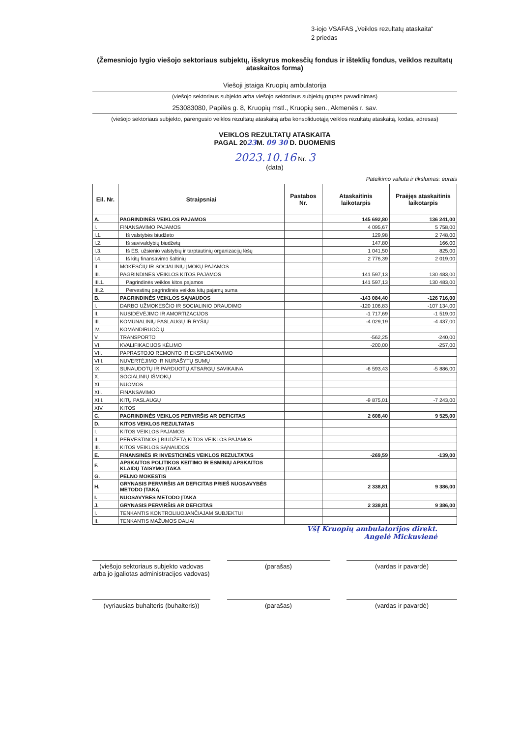3-iojo VSAFAS „Veiklos rezultatų ataskaita“
2 priedas
(Žemesniojo lygio viešojo sektoriaus subjektų, išskyrus mokesčių fondus ir išteklių fondus, veiklos rezultatų ataskaitos forma)
Viešoji įstaiga Kruopių ambulatorija
(viešojo sektoriaus subjekto arba viešojo sektoriaus subjektų grupės pavadinimas)
253083080, Papilės g. 8, Kruopių mstl., Kruopių sen., Akmenės r. sav.
(viešojo sektoriaus subjekto, parengusio veiklos rezultatų ataskaitą arba konsoliduotąją veiklos rezultatų ataskaitą, kodas, adresas)
VEIKLOS REZULTATŲ ATASKAITA
PAGAL 2023 M. 09 30 D. DUOMENIS
2023.10.16 Nr. 3
(data)
Pateikimo valiuta ir tikslumas: eurais
| Eil. Nr. | Straipsniai | Pastabos Nr. | Ataskaitinis laikotarpis | Praėjęs ataskaitinis laikotarpis |
| --- | --- | --- | --- | --- |
| A. | PAGRINDINĖS VEIKLOS PAJAMOS | | 145 692,80 | 136 241,00 |
| I. | FINANSAVIMO PAJAMOS | | 4 095,67 | 5 758,00 |
| I.1. | Iš valstybės biudžeto | | 129,98 | 2 748,00 |
| I.2. | Iš savivaldybių biudžetų | | 147,80 | 166,00 |
| I.3. | Iš ES, užsienio valstybių ir tarptautinių organizacijų lėšų | | 1 041,50 | 825,00 |
| I.4. | Iš kitų finansavimo šaltinių | | 2 776,39 | 2 019,00 |
| II. | MOKESČIŲ IR SOCIALINIŲ ĮMOKŲ PAJAMOS | | | |
| III. | PAGRINDINĖS VEIKLOS KITOS PAJAMOS | | 141 597,13 | 130 483,00 |
| III.1. | Pagrindinės veiklos kitos pajamos | | 141 597,13 | 130 483,00 |
| III.2. | Pervestinų pagrindinės veiklos kitų pajamų suma | | | |
| B. | PAGRINDINĖS VEIKLOS SĄNAUDOS | | -143 084,40 | -126 716,00 |
| I. | DARBO UŽMOKESČIO IR SOCIALINIO DRAUDIMO | | -120 106,83 | -107 134,00 |
| II. | NUSIDĖVĖJIMO IR AMORTIZACIJOS | | -1 717,69 | -1 519,00 |
| III. | KOMUNALINIŲ PASLAUGŲ IR RYŠIŲ | | -4 029,19 | -4 437,00 |
| IV. | KOMANDIRUOČIŲ | | | |
| V. | TRANSPORTO | | -562,25 | -240,00 |
| VI. | KVALIFIKACIJOS KĖLIMO | | -200,00 | -257,00 |
| VII. | PAPRASTOJO REMONTO IR EKSPLOATAVIMO | | | |
| VIII. | NUVERTĖJIMO IR NURAŠYTŲ SUMŲ | | | |
| IX. | SUNAUDOTŲ IR PARDUOTŲ ATSARGŲ SAVIKAINA | | -6 593,43 | -5 886,00 |
| X. | SOCIALINIŲ IŠMOKŲ | | | |
| XI. | NUOMOS | | | |
| XII. | FINANSAVIMO | | | |
| XIII. | KITŲ PASLAUGŲ | | -9 875,01 | -7 243,00 |
| XIV. | KITOS | | | |
| C. | PAGRINDINĖS VEIKLOS PERVIRŠIS AR DEFICITAS | | 2 608,40 | 9 525,00 |
| D. | KITOS VEIKLOS REZULTATAS | | | |
| I. | KITOS VEIKLOS PAJAMOS | | | |
| II. | PERVESTINOS Į BIUDŽETĄ KITOS VEIKLOS PAJAMOS | | | |
| III. | KITOS VEIKLOS SĄNAUDOS | | | |
| E. | FINANSINĖS IR INVESTICINĖS VEIKLOS REZULTATAS | | -269,59 | -139,00 |
| F. | APSKAITOS POLITIKOS KEITIMO IR ESMINIŲ APSKAITOS KLAIDŲ TAISYMO ĮTAKA | | | |
| G. | PELNO MOKESTIS | | | |
| H. | GRYNASIS PERVIRŠIS AR DEFICITAS PRIEŠ NUOSAVYBĖS METODO ĮTAKĄ | | 2 338,81 | 9 386,00 |
| I. | NUOSAVYBĖS METODO ĮTAKA | | | |
| J. | GRYNASIS PERVIRŠIS AR DEFICITAS | | 2 338,81 | 9 386,00 |
| I. | TENKANTIS KONTROLIUOJANČIAJAM SUBJEKTUI | | | |
| II. | TENKANTIS MAŽUMOS DALIAI | | | |
VšĮ Kruopių ambulatorijos direkt.
Angelė Mickuvienė
(viešojo sektoriaus subjekto vadovas arba jo įgaliotas administracijos vadovas)
(parašas) (vardas ir pavardė)
(vyriausias buhalteris (buhalteris))
(parašas) (vardas ir pavardė)